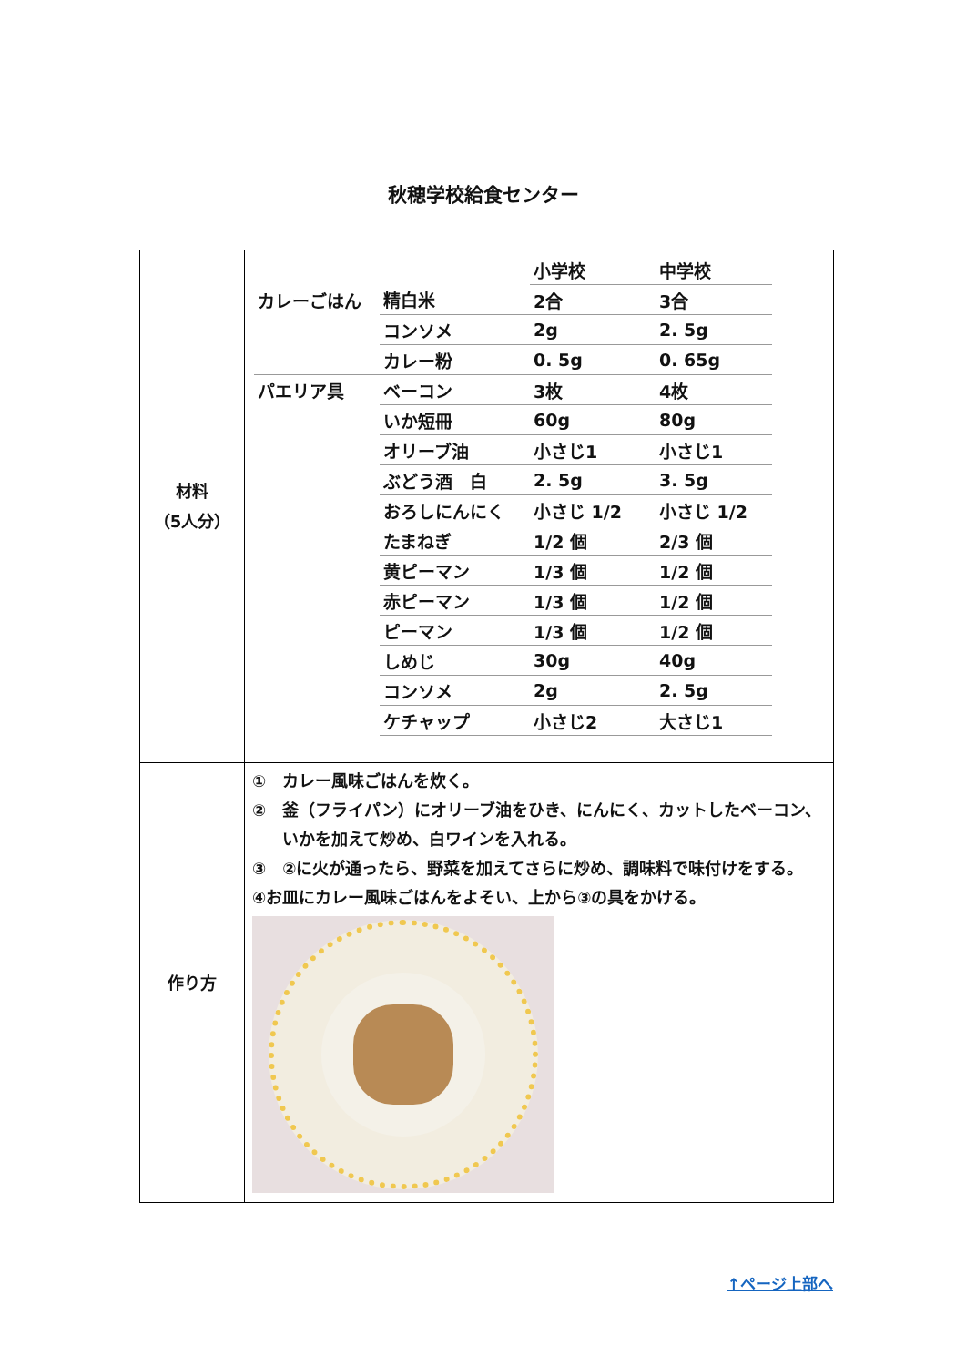秋穂学校給食センター
| 材料 （5人分） | / / / 小学校 / 中学校 / / --- / --- / --- / --- / / カレーごはん / 精白米 / 2合 / 3合 / / / コンソメ / 2g / 2. 5g / / / カレー粉 / 0. 5g / 0. 65g / / パエリア具 / ベーコン / 3枚 / 4枚 / / / いか短冊 / 60g / 80g / / / オリーブ油 / 小さじ1 / 小さじ1 / / / ぶどう酒 白 / 2. 5g / 3. 5g / / / おろしにんにく / 小さじ 1/2 / 小さじ 1/2 / / / たまねぎ / 1/2 個 / 2/3 個 / / / 黄ピーマン / 1/3 個 / 1/2 個 / / / 赤ピーマン / 1/3 個 / 1/2 個 / / / ピーマン / 1/3 個 / 1/2 個 / / / しめじ / 30g / 40g / / / コンソメ / 2g / 2. 5g / / / ケチャップ / 小さじ2 / 大さじ1 / |
| 作り方 | ① カレー風味ごはんを炊く。 ② 釜（フライパン）にオリーブ油をひき、にんにく、カットしたベーコン、いかを加えて炒め、白ワインを入れる。 ③ ②に火が通ったら、野菜を加えてさらに炒め、調味料で味付けをする。 ④お皿にカレー風味ごはんをよそい、上から③の具をかける。 |
↑ページ上部へ